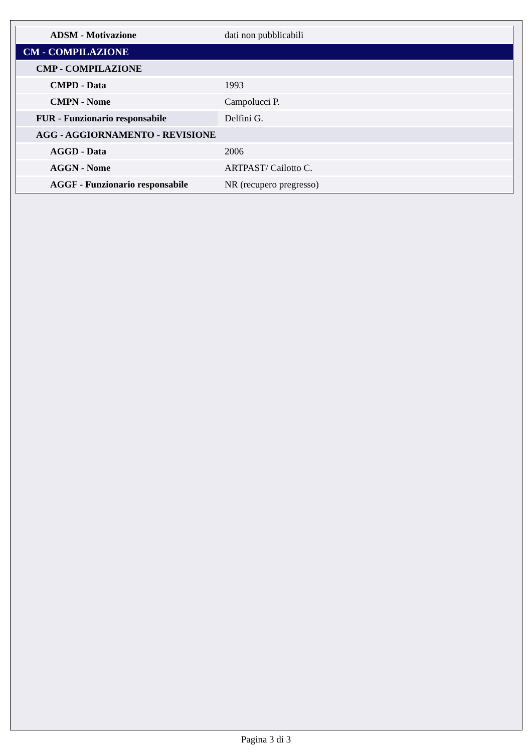| ADSM - Motivazione | dati non pubblicabili |
| CM - COMPILAZIONE | |
| CMP - COMPILAZIONE | |
| CMPD - Data | 1993 |
| CMPN - Nome | Campolucci P. |
| FUR - Funzionario responsabile | Delfini G. |
| AGG - AGGIORNAMENTO - REVISIONE | |
| AGGD - Data | 2006 |
| AGGN - Nome | ARTPAST/ Cailotto C. |
| AGGF - Funzionario responsabile | NR (recupero pregresso) |
Pagina 3 di 3